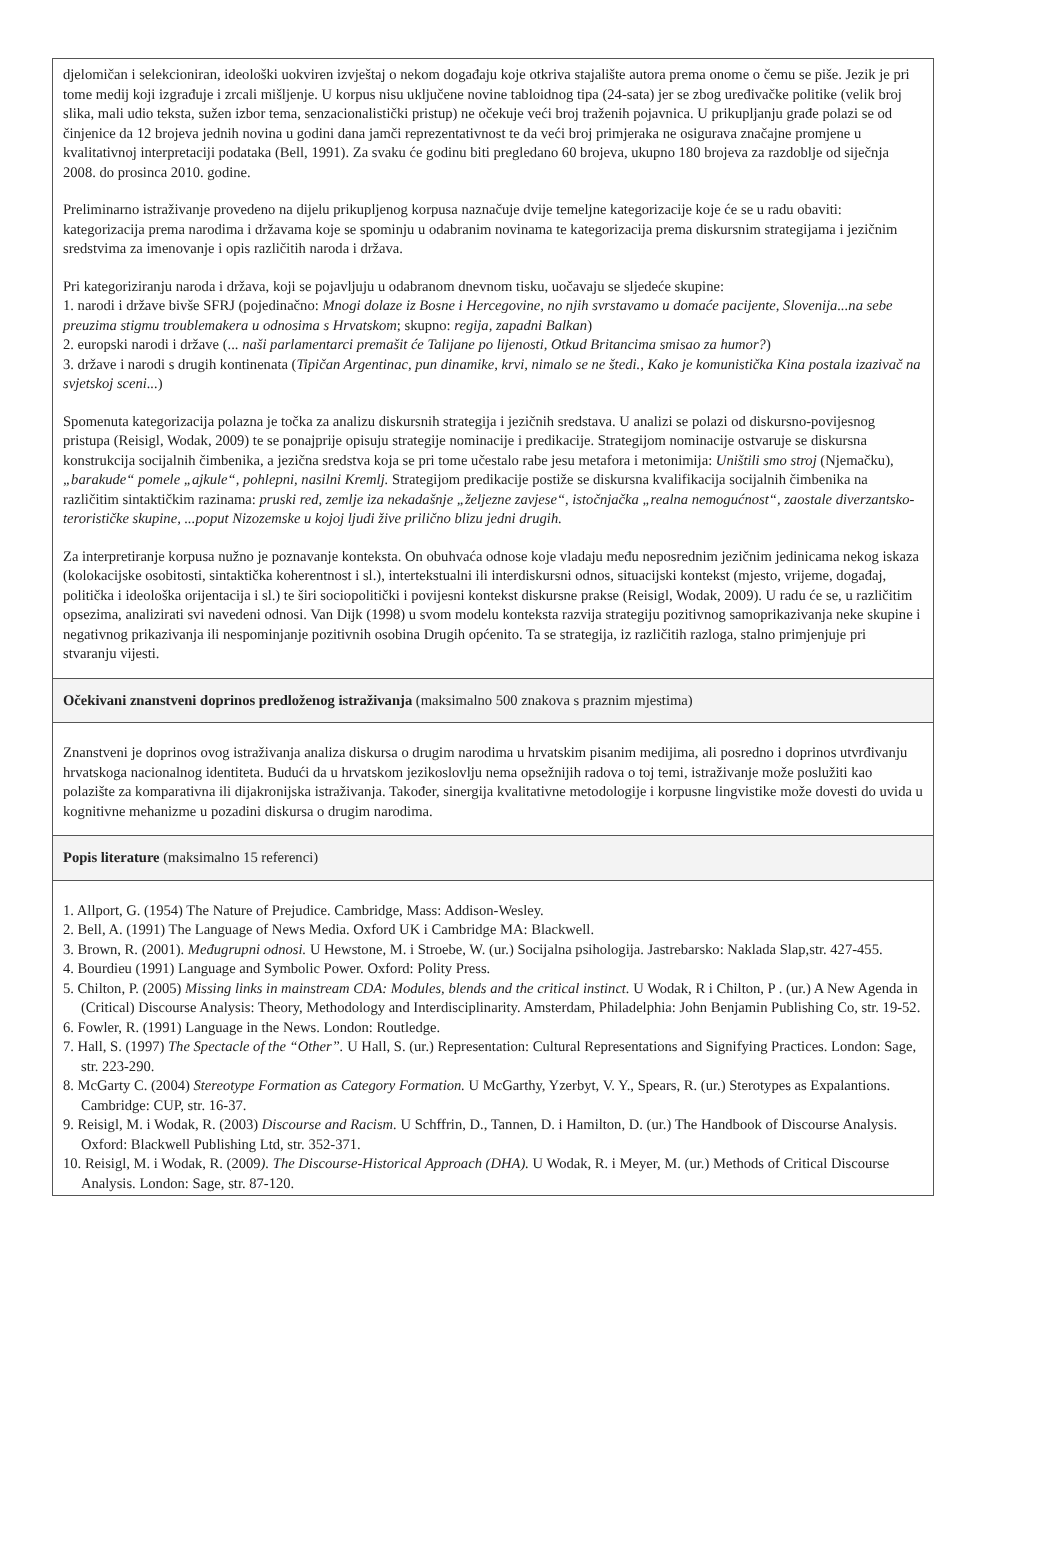djelomičan i selekcioniran, ideološki uokviren izvještaj o nekom događaju koje otkriva stajalište autora prema onome o čemu se piše. Jezik je pri tome medij koji izgrađuje i zrcali mišljenje. U korpus nisu uključene novine tabloidnog tipa (24-sata) jer se zbog uređivačke politike (velik broj slika, mali udio teksta, sužen izbor tema, senzacionalistički pristup) ne očekuje veći broj traženih pojavnica. U prikupljanju građe polazi se od činjenice da 12 brojeva jednih novina u godini dana jamči reprezentativnost te da veći broj primjeraka ne osigurava značajne promjene u kvalitativnoj interpretaciji podataka (Bell, 1991). Za svaku će godinu biti pregledano 60 brojeva, ukupno 180 brojeva za razdoblje od siječnja 2008. do prosinca 2010. godine.
Preliminarno istraživanje provedeno na dijelu prikupljenog korpusa naznačuje dvije temeljne kategorizacije koje će se u radu obaviti: kategorizacija prema narodima i državama koje se spominju u odabranim novinama te kategorizacija prema diskursnim strategijama i jezičnim sredstvima za imenovanje i opis različitih naroda i država.
Pri kategoriziranju naroda i država, koji se pojavljuju u odabranom dnevnom tisku, uočavaju se sljedeće skupine:
1. narodi i države bivše SFRJ (pojedinačno: Mnogi dolaze iz Bosne i Hercegovine, no njih svrstavamo u domaće pacijente, Slovenija...na sebe preuzima stigmu troublemakera u odnosima s Hrvatskom; skupno: regija, zapadni Balkan)
2. europski narodi i države (... naši parlamentarci premašit će Talijane po lijenosti, Otkud Britancima smisao za humor?)
3. države i narodi s drugih kontinenata (Tipičan Argentinac, pun dinamike, krvi, nimalo se ne štedi., Kako je komunistička Kina postala izazivač na svjetskoj sceni...)
Spomenuta kategorizacija polazna je točka za analizu diskursnih strategija i jezičnih sredstava. U analizi se polazi od diskursno-povijesnog pristupa (Reisigl, Wodak, 2009) te se ponajprije opisuju strategije nominacije i predikacije. Strategijom nominacije ostvaruje se diskursna konstrukcija socijalnih čimbenika, a jezična sredstva koja se pri tome učestalo rabe jesu metafora i metonimija: Uništili smo stroj (Njemačku), „barakude“ pomele „ajkule“, pohlepni, nasilni Kremlj. Strategijom predikacije postiže se diskursna kvalifikacija socijalnih čimbenika na različitim sintaktičkim razinama: pruski red, zemlje iza nekadašnje „željezne zavjese“, istočnjačka „realna nemogućnost“, zaostale diverzantsko-terorističke skupine, ...poput Nizozemske u kojoj ljudi žive prilično blizu jedni drugih.
Za interpretiranje korpusa nužno je poznavanje konteksta. On obuhvaća odnose koje vladaju među neposrednim jezičnim jedinicama nekog iskaza (kolokacijske osobitosti, sintaktička koherentnost i sl.), intertekstualni ili interdiskursni odnos, situacijski kontekst (mjesto, vrijeme, događaj, politička i ideološka orijentacija i sl.) te širi sociopolitički i povijesni kontekst diskursne prakse (Reisigl, Wodak, 2009). U radu će se, u različitim opsezima, analizirati svi navedeni odnosi. Van Dijk (1998) u svom modelu konteksta razvija strategiju pozitivnog samoprikazivanja neke skupine i negativnog prikazivanja ili nespominjanje pozitivnih osobina Drugih općenito. Ta se strategija, iz različitih razloga, stalno primjenjuje pri stvaranju vijesti.
Očekivani znanstveni doprinos predloženog istraživanja (maksimalno 500 znakova s praznim mjestima)
Znanstveni je doprinos ovog istraživanja analiza diskursa o drugim narodima u hrvatskim pisanim medijima, ali posredno i doprinos utvrđivanju hrvatskoga nacionalnog identiteta. Budući da u hrvatskom jezikoslovlju nema opsežnijih radova o toj temi, istraživanje može poslužiti kao polazište za komparativna ili dijakronijska istraživanja. Također, sinergija kvalitativne metodologije i korpusne lingvistike može dovesti do uvida u kognitivne mehanizme u pozadini diskursa o drugim narodima.
Popis literature (maksimalno 15 referenci)
1. Allport, G. (1954) The Nature of Prejudice. Cambridge, Mass: Addison-Wesley.
2. Bell, A. (1991) The Language of News Media. Oxford UK i Cambridge MA: Blackwell.
3. Brown, R. (2001). Međugrupni odnosi. U Hewstone, M. i Stroebe, W. (ur.) Socijalna psihologija. Jastrebarsko: Naklada Slap,str. 427-455.
4. Bourdieu (1991) Language and Symbolic Power. Oxford: Polity Press.
5. Chilton, P. (2005) Missing links in mainstream CDA: Modules, blends and the critical instinct. U Wodak, R i Chilton, P . (ur.) A New Agenda in (Critical) Discourse Analysis: Theory, Methodology and Interdisciplinarity. Amsterdam, Philadelphia: John Benjamin Publishing Co, str. 19-52.
6. Fowler, R. (1991) Language in the News. London: Routledge.
7. Hall, S. (1997) The Spectacle of the “Other”. U Hall, S. (ur.) Representation: Cultural Representations and Signifying Practices. London: Sage, str. 223-290.
8. McGarty C. (2004) Stereotype Formation as Category Formation. U McGarthy, Yzerbyt, V. Y., Spears, R. (ur.) Sterotypes as Expalantions. Cambridge: CUP, str. 16-37.
9. Reisigl, M. i Wodak, R. (2003) Discourse and Racism. U Schffrin, D., Tannen, D. i Hamilton, D. (ur.) The Handbook of Discourse Analysis. Oxford: Blackwell Publishing Ltd, str. 352-371.
10. Reisigl, M. i Wodak, R. (2009). The Discourse-Historical Approach (DHA). U Wodak, R. i Meyer, M. (ur.) Methods of Critical Discourse Analysis. London: Sage, str. 87-120.